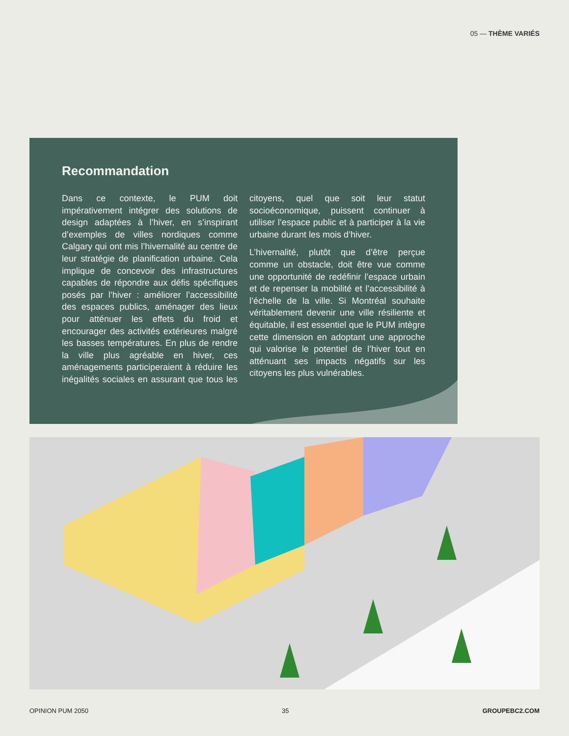05 — THÈME VARIÉS
Recommandation
Dans ce contexte, le PUM doit impérativement intégrer des solutions de design adaptées à l’hiver, en s’inspirant d’exemples de villes nordiques comme Calgary qui ont mis l’hivernalité au centre de leur stratégie de planification urbaine. Cela implique de concevoir des infrastructures capables de répondre aux défis spécifiques posés par l’hiver : améliorer l’accessibilité des espaces publics, aménager des lieux pour atténuer les effets du froid et encourager des activités extérieures malgré les basses températures. En plus de rendre la ville plus agréable en hiver, ces aménagements participeraient à réduire les inégalités sociales en assurant que tous les citoyens, quel que soit leur statut socioéconomique, puissent continuer à utiliser l’espace public et à participer à la vie urbaine durant les mois d’hiver.
L’hivernalité, plutôt que d’être perçue comme un obstacle, doit être vue comme une opportunité de redéfinir l’espace urbain et de repenser la mobilité et l’accessibilité à l’échelle de la ville. Si Montréal souhaite véritablement devenir une ville résiliente et équitable, il est essentiel que le PUM intègre cette dimension en adoptant une approche qui valorise le potentiel de l’hiver tout en atténuant ses impacts négatifs sur les citoyens les plus vulnérables.
OPINION PUM 2050 35 GROUPEBC2.COM